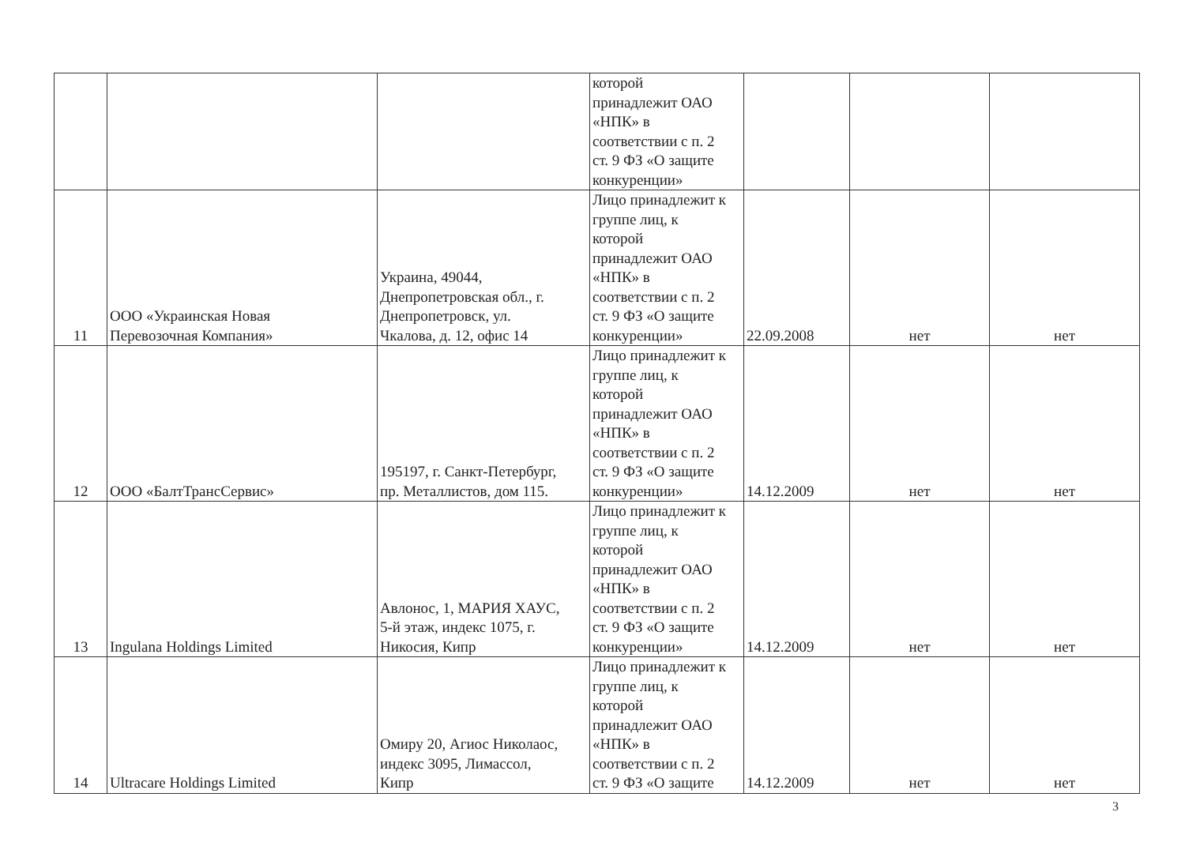| | | | которой принадлежит ОАО «НПК» в соответствии с п. 2 ст. 9 ФЗ «О защите конкуренции» | | | |
| 11 | ООО «Украинская Новая Перевозочная Компания» | Украина, 49044, Днепропетровская обл., г. Днепропетровск, ул. Чкалова, д. 12, офис 14 | Лицо принадлежит к группе лиц, к которой принадлежит ОАО «НПК» в соответствии с п. 2 ст. 9 ФЗ «О защите конкуренции» | 22.09.2008 | нет | нет |
| 12 | ООО «БалтТрансСервис» | 195197, г. Санкт-Петербург, пр. Металлистов, дом 115. | Лицо принадлежит к группе лиц, к которой принадлежит ОАО «НПК» в соответствии с п. 2 ст. 9 ФЗ «О защите конкуренции» | 14.12.2009 | нет | нет |
| 13 | Ingulana Holdings Limited | Авлонос, 1, МАРИЯ ХАУС, 5-й этаж, индекс 1075, г. Никосия, Кипр | Лицо принадлежит к группе лиц, к которой принадлежит ОАО «НПК» в соответствии с п. 2 ст. 9 ФЗ «О защите конкуренции» | 14.12.2009 | нет | нет |
| 14 | Ultracare Holdings Limited | Омиру 20, Агиос Николаос, индекс 3095, Лимассол, Кипр | Лицо принадлежит к группе лиц, к которой принадлежит ОАО «НПК» в соответствии с п. 2 ст. 9 ФЗ «О защите | 14.12.2009 | нет | нет |
3